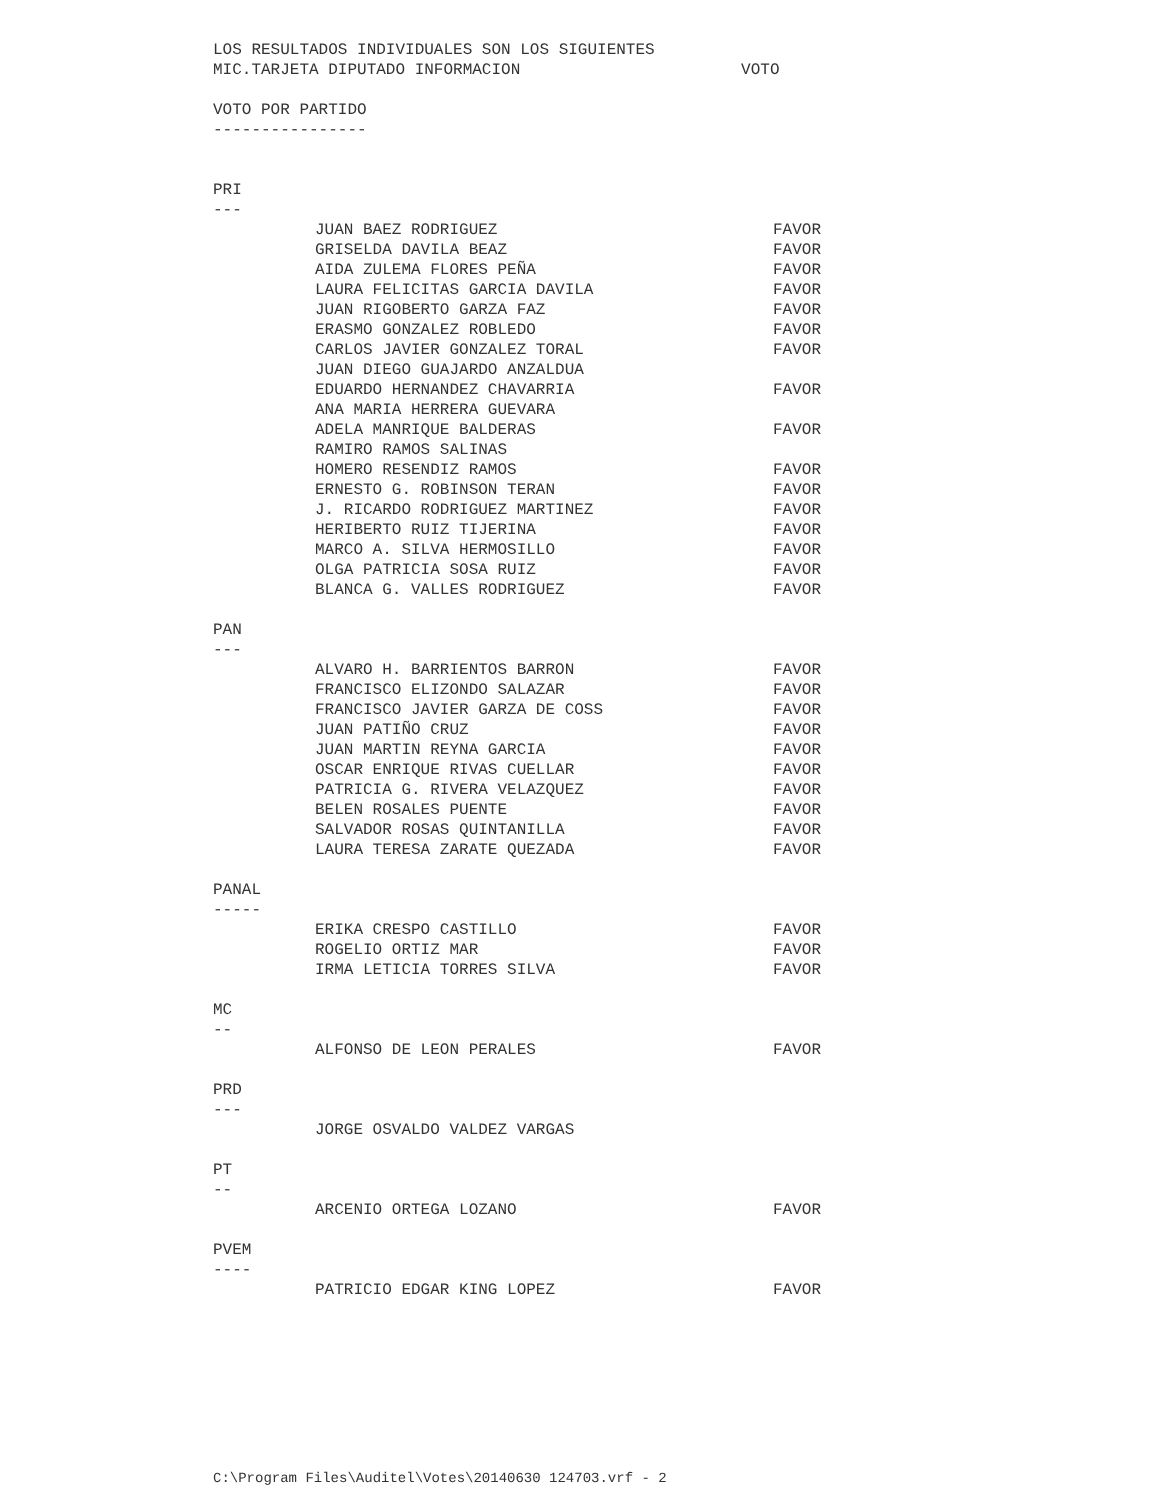LOS RESULTADOS INDIVIDUALES SON LOS SIGUIENTES
MIC.TARJETA DIPUTADO INFORMACION VOTO
VOTO POR PARTIDO
----------------
PRI
---
| JUAN BAEZ RODRIGUEZ | FAVOR |
| GRISELDA DAVILA BEAZ | FAVOR |
| AIDA ZULEMA FLORES PEÑA | FAVOR |
| LAURA FELICITAS GARCIA DAVILA | FAVOR |
| JUAN RIGOBERTO GARZA FAZ | FAVOR |
| ERASMO GONZALEZ ROBLEDO | FAVOR |
| CARLOS JAVIER GONZALEZ TORAL | FAVOR |
| JUAN DIEGO GUAJARDO ANZALDUA | |
| EDUARDO HERNANDEZ CHAVARRIA | FAVOR |
| ANA MARIA HERRERA GUEVARA | |
| ADELA MANRIQUE BALDERAS | FAVOR |
| RAMIRO RAMOS SALINAS | |
| HOMERO RESENDIZ RAMOS | FAVOR |
| ERNESTO G. ROBINSON TERAN | FAVOR |
| J. RICARDO RODRIGUEZ MARTINEZ | FAVOR |
| HERIBERTO RUIZ TIJERINA | FAVOR |
| MARCO A. SILVA HERMOSILLO | FAVOR |
| OLGA PATRICIA SOSA RUIZ | FAVOR |
| BLANCA G. VALLES RODRIGUEZ | FAVOR |
PAN
---
| ALVARO H. BARRIENTOS BARRON | FAVOR |
| FRANCISCO ELIZONDO SALAZAR | FAVOR |
| FRANCISCO JAVIER GARZA DE COSS | FAVOR |
| JUAN PATIÑO CRUZ | FAVOR |
| JUAN MARTIN REYNA GARCIA | FAVOR |
| OSCAR ENRIQUE RIVAS CUELLAR | FAVOR |
| PATRICIA G. RIVERA VELAZQUEZ | FAVOR |
| BELEN ROSALES PUENTE | FAVOR |
| SALVADOR ROSAS QUINTANILLA | FAVOR |
| LAURA TERESA ZARATE QUEZADA | FAVOR |
PANAL
-----
| ERIKA CRESPO CASTILLO | FAVOR |
| ROGELIO ORTIZ MAR | FAVOR |
| IRMA LETICIA TORRES SILVA | FAVOR |
MC
--
| ALFONSO DE LEON PERALES | FAVOR |
PRD
---
| JORGE OSVALDO VALDEZ VARGAS | |
PT
--
| ARCENIO ORTEGA LOZANO | FAVOR |
PVEM
----
| PATRICIO EDGAR KING LOPEZ | FAVOR |
C:\Program Files\Auditel\Votes\20140630 124703.vrf - 2